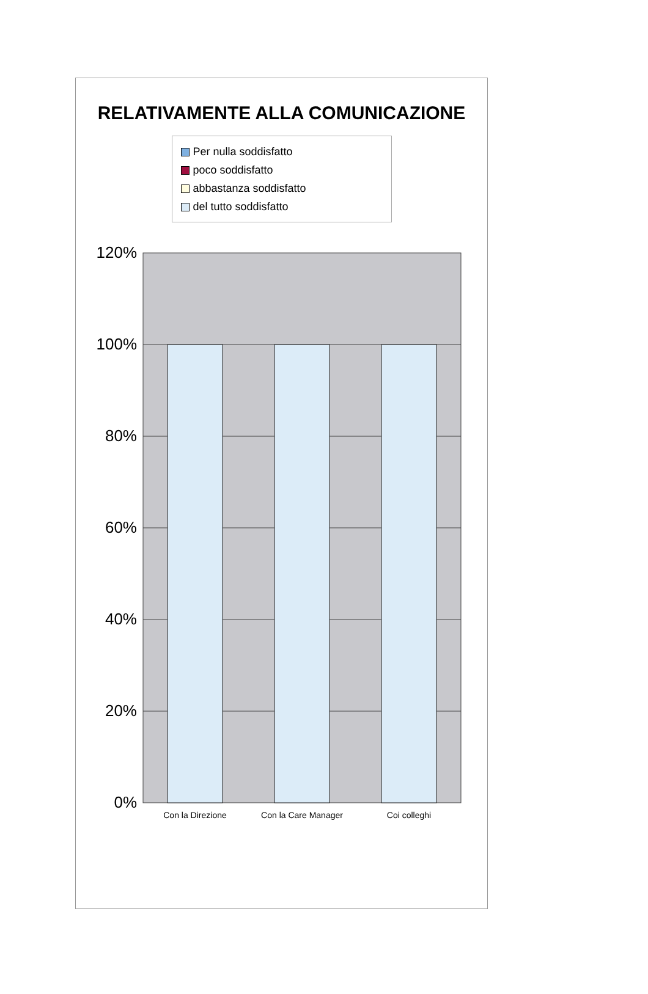RELATIVAMENTE ALLA COMUNICAZIONE
Per nulla soddisfatto
poco soddisfatto
abbastanza soddisfatto
del tutto soddisfatto
120%
100%
80%
60%
40%
20%
0%
Con la Direzione
Con la Care Manager
Coi colleghi